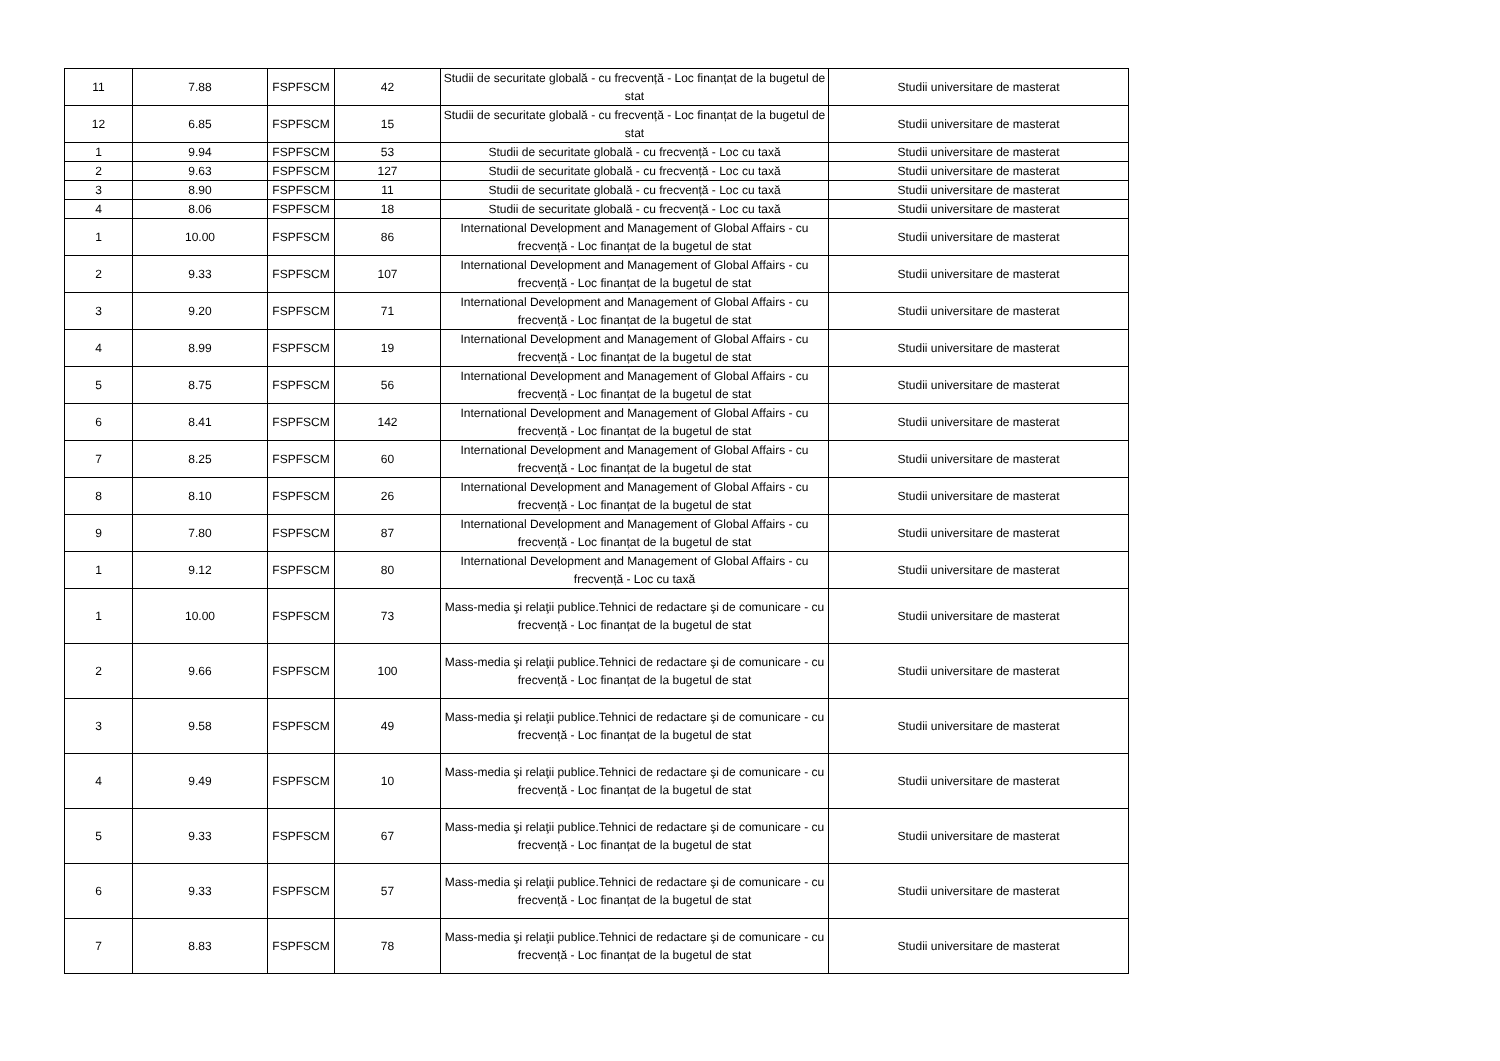| 11 | 7.88 | FSPFSCM | 42 | Studii de securitate globală - cu frecvență - Loc finanțat de la bugetul de stat | Studii universitare de masterat |
| 12 | 6.85 | FSPFSCM | 15 | Studii de securitate globală - cu frecvență - Loc finanțat de la bugetul de stat | Studii universitare de masterat |
| 1 | 9.94 | FSPFSCM | 53 | Studii de securitate globală - cu frecvență - Loc cu taxă | Studii universitare de masterat |
| 2 | 9.63 | FSPFSCM | 127 | Studii de securitate globală - cu frecvență - Loc cu taxă | Studii universitare de masterat |
| 3 | 8.90 | FSPFSCM | 11 | Studii de securitate globală - cu frecvență - Loc cu taxă | Studii universitare de masterat |
| 4 | 8.06 | FSPFSCM | 18 | Studii de securitate globală - cu frecvență - Loc cu taxă | Studii universitare de masterat |
| 1 | 10.00 | FSPFSCM | 86 | International Development and Management of Global Affairs - cu frecvență - Loc finanțat de la bugetul de stat | Studii universitare de masterat |
| 2 | 9.33 | FSPFSCM | 107 | International Development and Management of Global Affairs - cu frecvență - Loc finanțat de la bugetul de stat | Studii universitare de masterat |
| 3 | 9.20 | FSPFSCM | 71 | International Development and Management of Global Affairs - cu frecvență - Loc finanțat de la bugetul de stat | Studii universitare de masterat |
| 4 | 8.99 | FSPFSCM | 19 | International Development and Management of Global Affairs - cu frecvență - Loc finanțat de la bugetul de stat | Studii universitare de masterat |
| 5 | 8.75 | FSPFSCM | 56 | International Development and Management of Global Affairs - cu frecvență - Loc finanțat de la bugetul de stat | Studii universitare de masterat |
| 6 | 8.41 | FSPFSCM | 142 | International Development and Management of Global Affairs - cu frecvență - Loc finanțat de la bugetul de stat | Studii universitare de masterat |
| 7 | 8.25 | FSPFSCM | 60 | International Development and Management of Global Affairs - cu frecvență - Loc finanțat de la bugetul de stat | Studii universitare de masterat |
| 8 | 8.10 | FSPFSCM | 26 | International Development and Management of Global Affairs - cu frecvență - Loc finanțat de la bugetul de stat | Studii universitare de masterat |
| 9 | 7.80 | FSPFSCM | 87 | International Development and Management of Global Affairs - cu frecvență - Loc finanțat de la bugetul de stat | Studii universitare de masterat |
| 1 | 9.12 | FSPFSCM | 80 | International Development and Management of Global Affairs - cu frecvență - Loc cu taxă | Studii universitare de masterat |
| 1 | 10.00 | FSPFSCM | 73 | Mass-media şi relaţii publice.Tehnici de redactare şi de comunicare - cu frecvență - Loc finanțat de la bugetul de stat | Studii universitare de masterat |
| 2 | 9.66 | FSPFSCM | 100 | Mass-media şi relaţii publice.Tehnici de redactare şi de comunicare - cu frecvență - Loc finanțat de la bugetul de stat | Studii universitare de masterat |
| 3 | 9.58 | FSPFSCM | 49 | Mass-media şi relaţii publice.Tehnici de redactare şi de comunicare - cu frecvență - Loc finanțat de la bugetul de stat | Studii universitare de masterat |
| 4 | 9.49 | FSPFSCM | 10 | Mass-media şi relaţii publice.Tehnici de redactare şi de comunicare - cu frecvență - Loc finanțat de la bugetul de stat | Studii universitare de masterat |
| 5 | 9.33 | FSPFSCM | 67 | Mass-media şi relaţii publice.Tehnici de redactare şi de comunicare - cu frecvență - Loc finanțat de la bugetul de stat | Studii universitare de masterat |
| 6 | 9.33 | FSPFSCM | 57 | Mass-media şi relaţii publice.Tehnici de redactare şi de comunicare - cu frecvență - Loc finanțat de la bugetul de stat | Studii universitare de masterat |
| 7 | 8.83 | FSPFSCM | 78 | Mass-media şi relaţii publice.Tehnici de redactare şi de comunicare - cu frecvență - Loc finanțat de la bugetul de stat | Studii universitare de masterat |